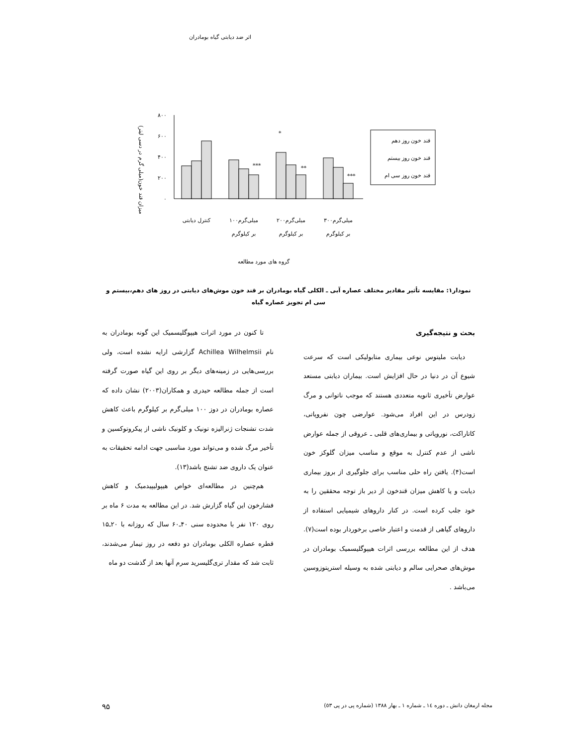اثر ضد دیابتی گیاه بومادران
میزان قند خون(میلی گرم در دسی لیتر)
۸۰۰
۶۰۰
۴۰۰
۲۰۰
۰
***
*
**
***
قند خون روز دهم
قند خون روز بیستم
قند خون روز سی ام
کنترل دیابتی
۱۰۰میلی‌گرم
بر کیلوگرم
۲۰۰میلی‌گرم
بر کیلوگرم
۳۰۰میلی‌گرم
بر کیلوگرم
گروه های مورد مطالعه
نمودار۱: مقایسه تأثیر مقادیر مختلف عصاره آبی ـ الکلی گیاه بومادران بر قند خون موش‌های دیابتی در روز های دهم،بیستم و سی ام تجویز عصاره گیاه
بحث و نتیجه‌گیری
دیابت ملیتوس نوعی بیماری متابولیکی است که سرعت شیوع آن در دنیا در حال افزایش است. بیماران دیابتی مستعد عوارض تأخیری ثانویه متعددی هستند که موجب ناتوانی و مرگ زودرس در این افراد می‌شود. عوارضی چون نفروپاتی، کاتاراکت، نوروپاتی و بیماری‌های قلبی ـ عروقی از جمله عوارض ناشی از عدم کنترل به موقع و مناسب میزان گلوکز خون است(۴). یافتن راه حلی مناسب برای جلوگیری از بروز بیماری دیابت و یا کاهش میزان قندخون از دیر باز توجه محققین را به خود جلب کرده است. در کنار داروهای شیمیایی استفاده از داروهای گیاهی از قدمت و اعتبار خاصی برخوردار بوده است(۷). هدف از این مطالعه بررسی اثرات هیپوگلیسمیک بومادران در موش‌های صحرایی سالم و دیابتی شده به وسیله استرپتوزوسین می‌باشد .
تا کنون در مورد اثرات هیپوگلیسمیک این گونه بومادران به نام Achillea Wilhelmsii گزارشی ارایه نشده است، ولی بررسی‌هایی در زمینه‌های دیگر بر روی این گیاه صورت گرفته است از جمله مطالعه حیدری و همکاران(۲۰۰۳) نشان داده که عصاره بومادران در دوز ۱۰۰ میلی‌گرم بر کیلوگرم باعث کاهش شدت تشنجات ژنرالیزه تونیک و کلونیک ناشی از پیکروتوکسین و تأخیر مرگ شده و می‌تواند مورد مناسبی جهت ادامه تحقیقات به عنوان یک داروی ضد تشنج باشد(۱۳).
هم‌چنین در مطالعه‌ای خواص هیپولیپیدمیک و کاهش فشارخون این گیاه گزارش شد. در این مطالعه به مدت ۶ ماه بر روی ۱۲۰ نفر با محدوده سنی ۴۰ـ۶۰ سال که روزانه با ۲۰ـ۱۵ قطره عصاره الکلی بومادران دو دفعه در روز تیمار می‌شدند، ثابت شد که مقدار تری‌گلیسرید سرم آنها بعد از گذشت دو ماه
مجله ارمغان دانش ـ دوره ١٤ ـ شماره ١ ـ بهار ١٣٨٨ (شماره پی در پی ٥٣) ۹۵